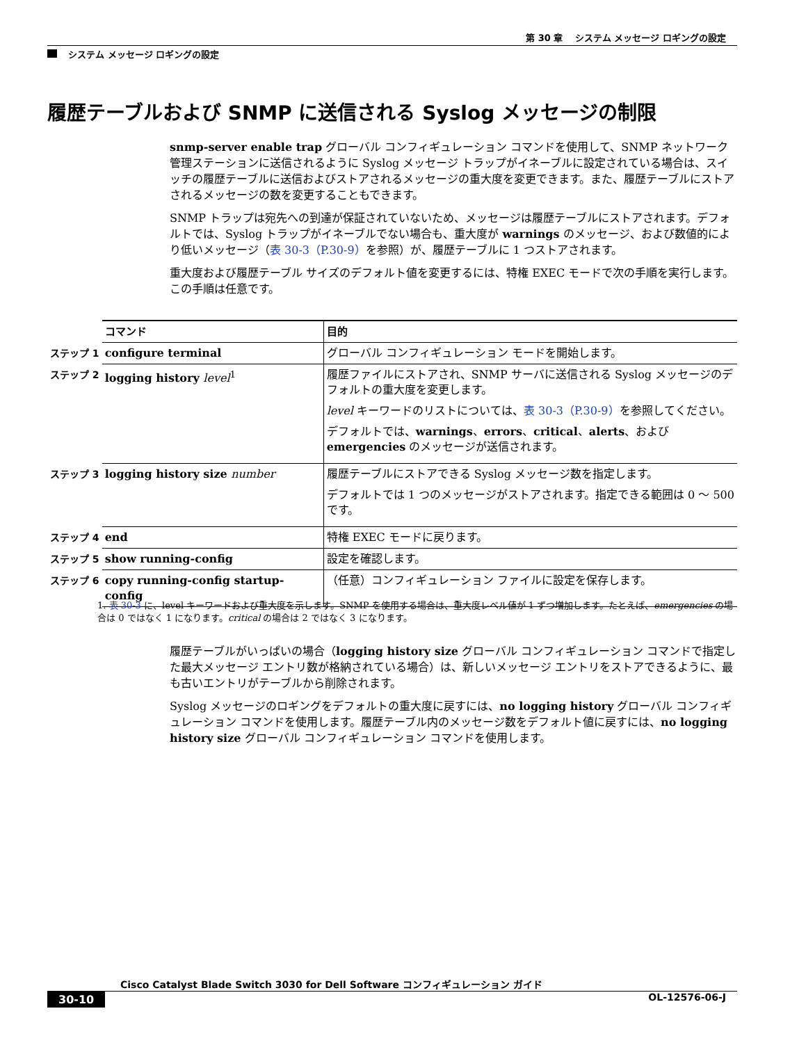第 30 章　 システム メッセージ ロギングの設定
システム メッセージ ロギングの設定
履歴テーブルおよび SNMP に送信される Syslog メッセージの制限
snmp-server enable trap グローバル コンフィギュレーション コマンドを使用して、SNMP ネットワーク管理ステーションに送信されるように Syslog メッセージ トラップがイネーブルに設定されている場合は、スイッチの履歴テーブルに送信およびストアされるメッセージの重大度を変更できます。また、履歴テーブルにストアされるメッセージの数を変更することもできます。
SNMP トラップは宛先への到達が保証されていないため、メッセージは履歴テーブルにストアされます。デフォルトでは、Syslog トラップがイネーブルでない場合も、重大度が warnings のメッセージ、および数値的により低いメッセージ（表 30-3（P.30-9）を参照）が、履歴テーブルに 1 つストアされます。
重大度および履歴テーブル サイズのデフォルト値を変更するには、特権 EXEC モードで次の手順を実行します。この手順は任意です。
| | コマンド | 目的 |
| ステップ 1 | configure terminal | グローバル コンフィギュレーション モードを開始します。 |
| ステップ 2 | logging history level<sup>1</sup> | 履歴ファイルにストアされ、SNMP サーバに送信される Syslog メッセージのデフォルトの重大度を変更します。 level キーワードのリストについては、 表 30-3（P.30-9） を参照してください。 デフォルトでは、 warnings 、 errors 、 critical 、 alerts 、および emergencies のメッセージが送信されます。 |
| ステップ 3 | logging history size number | 履歴テーブルにストアできる Syslog メッセージ数を指定します。 デフォルトでは 1 つのメッセージがストアされます。指定できる範囲は 0 ～ 500 です。 |
| ステップ 4 | end | 特権 EXEC モードに戻ります。 |
| ステップ 5 | show running-config | 設定を確認します。 |
| ステップ 6 | copy running-config startup-config | （任意）コンフィギュレーション ファイルに設定を保存します。 |
1. 表 30-3 に、level キーワードおよび重大度を示します。SNMP を使用する場合は、重大度レベル値が 1 ずつ増加します。たとえば、emergencies の場合は 0 ではなく 1 になります。critical の場合は 2 ではなく 3 になります。
履歴テーブルがいっぱいの場合（logging history size グローバル コンフィギュレーション コマンドで指定した最大メッセージ エントリ数が格納されている場合）は、新しいメッセージ エントリをストアできるように、最も古いエントリがテーブルから削除されます。
Syslog メッセージのロギングをデフォルトの重大度に戻すには、no logging history グローバル コンフィギュレーション コマンドを使用します。履歴テーブル内のメッセージ数をデフォルト値に戻すには、no logging history size グローバル コンフィギュレーション コマンドを使用します。
Cisco Catalyst Blade Switch 3030 for Dell Software コンフィギュレーション ガイド
30-10 OL-12576-06-J